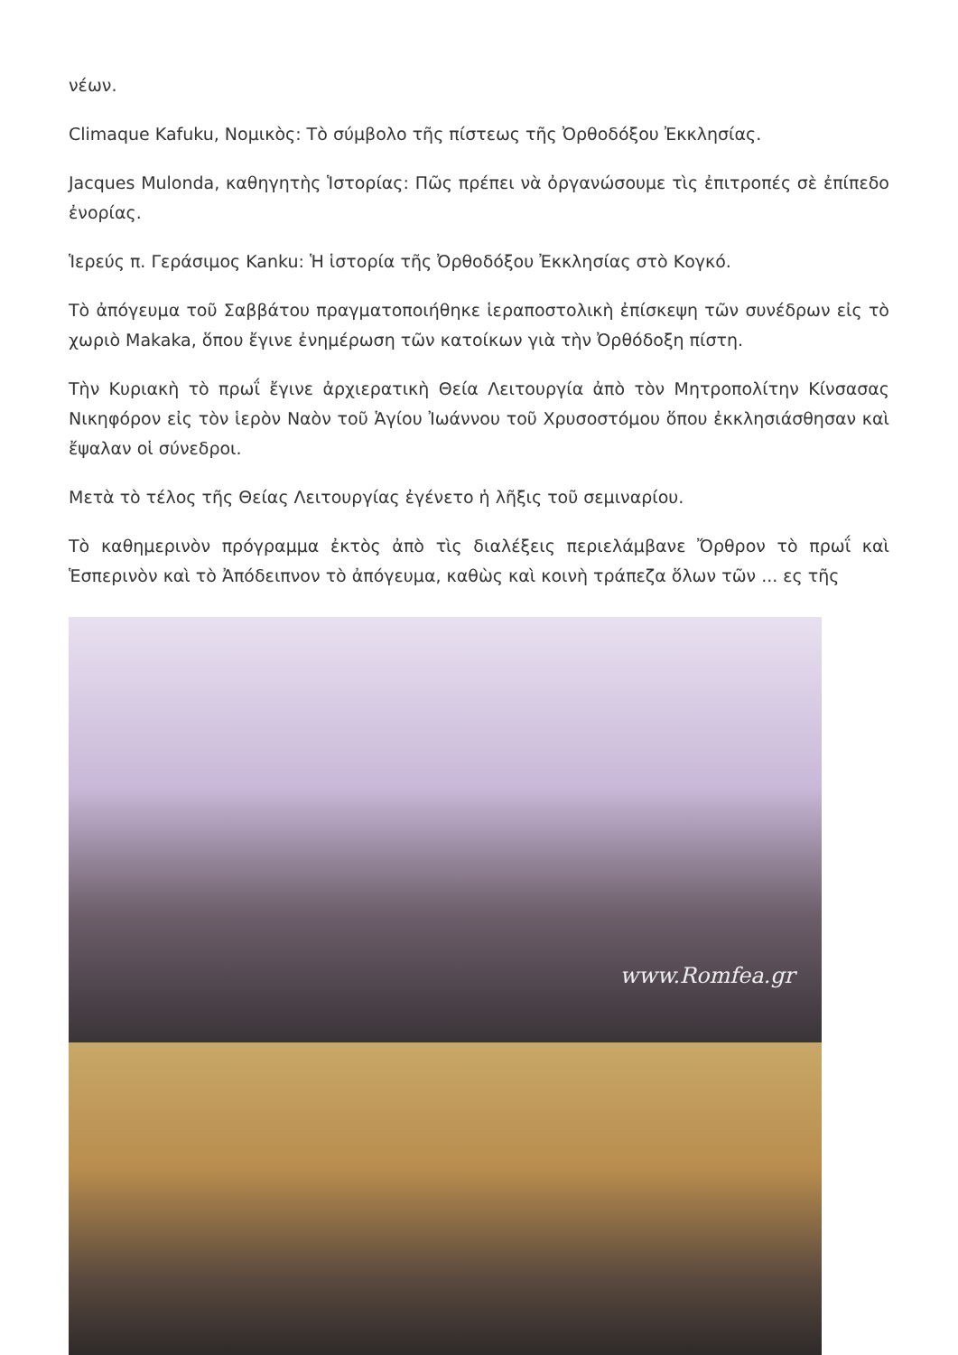νέων.
Climaque Kafuku, Νομικὸς: Τὸ σύμβολο τῆς πίστεως τῆς Ὀρθοδόξου Ἐκκλησίας.
Jacques Mulonda, καθηγητὴς Ἱστορίας: Πῶς πρέπει νὰ ὀργανώσουμε τὶς ἐπιτροπές σὲ ἐπίπεδο ἐνορίας.
Ἱερεύς π. Γεράσιμος Kanku: Ἡ ἱστορία τῆς Ὀρθοδόξου Ἐκκλησίας στὸ Κογκό.
Τὸ ἀπόγευμα τοῦ Σαββάτου πραγματοποιήθηκε ἱεραποστολικὴ ἐπίσκεψη τῶν συνέδρων εἰς τὸ χωριὸ Makaka, ὅπου ἔγινε ἐνημέρωση τῶν κατοίκων γιὰ τὴν Ὀρθόδοξη πίστη.
Τὴν Κυριακὴ τὸ πρωΐ ἔγινε ἀρχιερατικὴ Θεία Λειτουργία ἀπὸ τὸν Μητροπολίτην Κίνσασας Νικηφόρον εἰς τὸν ἱερὸν Ναὸν τοῦ Ἁγίου Ἰωάννου τοῦ Χρυσοστόμου ὅπου ἐκκλησιάσθησαν καὶ ἔψαλαν οἱ σύνεδροι.
Μετὰ τὸ τέλος τῆς Θείας Λειτουργίας ἐγένετο ἡ λῆξις τοῦ σεμιναρίου.
Τὸ καθημερινὸν πρόγραμμα ἐκτὸς ἀπὸ τὶς διαλέξεις περιελάμβανε Ὄρθρον τὸ πρωΐ καὶ Ἑσπερινὸν καὶ τὸ Ἀπόδειπνον τὸ ἀπόγευμα, καθὼς καὶ κοινὴ τράπεζα ὅλων τῶν ... ες τῆς
www.Romfea.gr